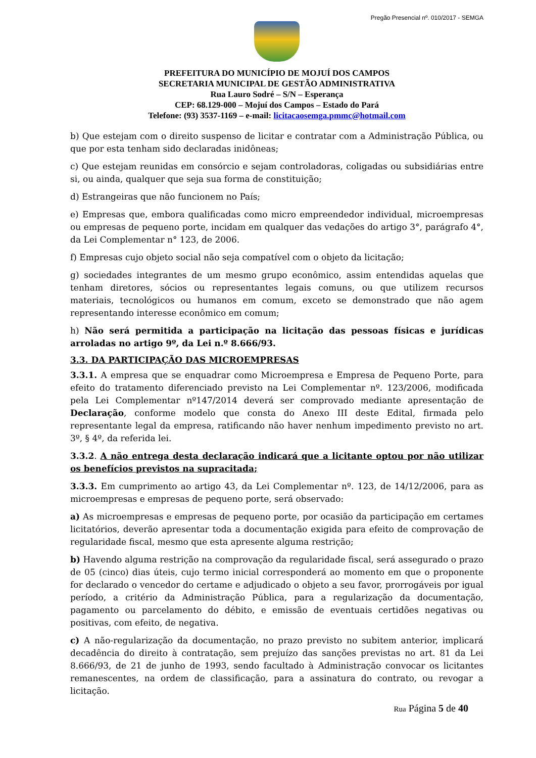Pregão Presencial nº. 010/2017 - SEMGA
PREFEITURA DO MUNICÍPIO DE MOJUÍ DOS CAMPOS
SECRETARIA MUNICIPAL DE GESTÃO ADMINISTRATIVA
Rua Lauro Sodré – S/N – Esperança
CEP: 68.129-000 – Mojuí dos Campos – Estado do Pará
Telefone: (93) 3537-1169 – e-mail: licitacaosemga.pmmc@hotmail.com
b) Que estejam com o direito suspenso de licitar e contratar com a Administração Pública, ou que por esta tenham sido declaradas inidôneas;
c) Que estejam reunidas em consórcio e sejam controladoras, coligadas ou subsidiárias entre si, ou ainda, qualquer que seja sua forma de constituição;
d) Estrangeiras que não funcionem no País;
e) Empresas que, embora qualificadas como micro empreendedor individual, microempresas ou empresas de pequeno porte, incidam em qualquer das vedações do artigo 3°, parágrafo 4°, da Lei Complementar n° 123, de 2006.
f) Empresas cujo objeto social não seja compatível com o objeto da licitação;
g) sociedades integrantes de um mesmo grupo econômico, assim entendidas aquelas que tenham diretores, sócios ou representantes legais comuns, ou que utilizem recursos materiais, tecnológicos ou humanos em comum, exceto se demonstrado que não agem representando interesse econômico em comum;
h) Não será permitida a participação na licitação das pessoas físicas e jurídicas arroladas no artigo 9º, da Lei n.º 8.666/93.
3.3. DA PARTICIPAÇÃO DAS MICROEMPRESAS
3.3.1. A empresa que se enquadrar como Microempresa e Empresa de Pequeno Porte, para efeito do tratamento diferenciado previsto na Lei Complementar nº. 123/2006, modificada pela Lei Complementar nº147/2014 deverá ser comprovado mediante apresentação de Declaração, conforme modelo que consta do Anexo III deste Edital, firmada pelo representante legal da empresa, ratificando não haver nenhum impedimento previsto no art. 3º, § 4º, da referida lei.
3.3.2. A não entrega desta declaração indicará que a licitante optou por não utilizar os benefícios previstos na supracitada;
3.3.3. Em cumprimento ao artigo 43, da Lei Complementar nº. 123, de 14/12/2006, para as microempresas e empresas de pequeno porte, será observado:
a) As microempresas e empresas de pequeno porte, por ocasião da participação em certames licitatórios, deverão apresentar toda a documentação exigida para efeito de comprovação de regularidade fiscal, mesmo que esta apresente alguma restrição;
b) Havendo alguma restrição na comprovação da regularidade fiscal, será assegurado o prazo de 05 (cinco) dias úteis, cujo termo inicial corresponderá ao momento em que o proponente for declarado o vencedor do certame e adjudicado o objeto a seu favor, prorrogáveis por igual período, a critério da Administração Pública, para a regularização da documentação, pagamento ou parcelamento do débito, e emissão de eventuais certidões negativas ou positivas, com efeito, de negativa.
c) A não-regularização da documentação, no prazo previsto no subitem anterior, implicará decadência do direito à contratação, sem prejuízo das sanções previstas no art. 81 da Lei 8.666/93, de 21 de junho de 1993, sendo facultado à Administração convocar os licitantes remanescentes, na ordem de classificação, para a assinatura do contrato, ou revogar a licitação.
Rua Página 5 de 40